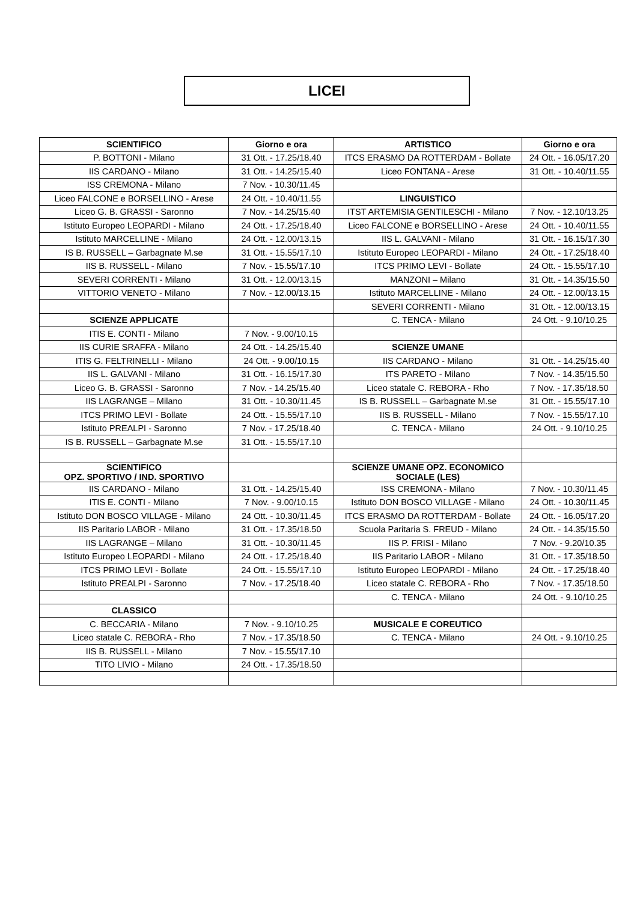LICEI
| SCIENTIFICO | Giorno e ora | ARTISTICO | Giorno e ora |
| --- | --- | --- | --- |
| P. BOTTONI - Milano | 31 Ott. - 17.25/18.40 | ITCS ERASMO DA ROTTERDAM - Bollate | 24 Ott. - 16.05/17.20 |
| IIS CARDANO - Milano | 31 Ott. - 14.25/15.40 | Liceo FONTANA - Arese | 31 Ott. - 10.40/11.55 |
| ISS CREMONA - Milano | 7 Nov. - 10.30/11.45 | | |
| Liceo FALCONE e BORSELLINO - Arese | 24 Ott. - 10.40/11.55 | LINGUISTICO | |
| Liceo G. B. GRASSI - Saronno | 7 Nov. - 14.25/15.40 | ITST ARTEMISIA GENTILESCHI - Milano | 7 Nov. - 12.10/13.25 |
| Istituto Europeo LEOPARDI - Milano | 24 Ott. - 17.25/18.40 | Liceo FALCONE e BORSELLINO - Arese | 24 Ott. - 10.40/11.55 |
| Istituto MARCELLINE - Milano | 24 Ott. - 12.00/13.15 | IIS L. GALVANI - Milano | 31 Ott. - 16.15/17.30 |
| IS B. RUSSELL – Garbagnate M.se | 31 Ott. - 15.55/17.10 | Istituto Europeo LEOPARDI - Milano | 24 Ott. - 17.25/18.40 |
| IIS B. RUSSELL - Milano | 7 Nov. - 15.55/17.10 | ITCS PRIMO LEVI - Bollate | 24 Ott. - 15.55/17.10 |
| SEVERI CORRENTI - Milano | 31 Ott. - 12.00/13.15 | MANZONI – Milano | 31 Ott. - 14.35/15.50 |
| VITTORIO VENETO - Milano | 7 Nov. - 12.00/13.15 | Istituto MARCELLINE - Milano | 24 Ott. - 12.00/13.15 |
| | | SEVERI CORRENTI - Milano | 31 Ott. - 12.00/13.15 |
| SCIENZE APPLICATE | | C. TENCA - Milano | 24 Ott. - 9.10/10.25 |
| ITIS E. CONTI - Milano | 7 Nov. - 9.00/10.15 | | |
| IIS CURIE SRAFFA - Milano | 24 Ott. - 14.25/15.40 | SCIENZE UMANE | |
| ITIS G. FELTRINELLI - Milano | 24 Ott. - 9.00/10.15 | IIS CARDANO - Milano | 31 Ott. - 14.25/15.40 |
| IIS L. GALVANI - Milano | 31 Ott. - 16.15/17.30 | ITS PARETO - Milano | 7 Nov. - 14.35/15.50 |
| Liceo G. B. GRASSI - Saronno | 7 Nov. - 14.25/15.40 | Liceo statale C. REBORA - Rho | 7 Nov. - 17.35/18.50 |
| IIS LAGRANGE – Milano | 31 Ott. - 10.30/11.45 | IS B. RUSSELL – Garbagnate M.se | 31 Ott. - 15.55/17.10 |
| ITCS PRIMO LEVI - Bollate | 24 Ott. - 15.55/17.10 | IIS B. RUSSELL - Milano | 7 Nov. - 15.55/17.10 |
| Istituto PREALPI - Saronno | 7 Nov. - 17.25/18.40 | C. TENCA - Milano | 24 Ott. - 9.10/10.25 |
| IS B. RUSSELL – Garbagnate M.se | 31 Ott. - 15.55/17.10 | | |
| SCIENTIFICO OPZ. SPORTIVO / IND. SPORTIVO | | SCIENZE UMANE OPZ. ECONOMICO SOCIALE (LES) | |
| IIS CARDANO - Milano | 31 Ott. - 14.25/15.40 | ISS CREMONA - Milano | 7 Nov. - 10.30/11.45 |
| ITIS E. CONTI - Milano | 7 Nov. - 9.00/10.15 | Istituto DON BOSCO VILLAGE - Milano | 24 Ott. - 10.30/11.45 |
| Istituto DON BOSCO VILLAGE - Milano | 24 Ott. - 10.30/11.45 | ITCS ERASMO DA ROTTERDAM - Bollate | 24 Ott. - 16.05/17.20 |
| IIS Paritario LABOR - Milano | 31 Ott. - 17.35/18.50 | Scuola Paritaria S. FREUD - Milano | 24 Ott. - 14.35/15.50 |
| IIS LAGRANGE – Milano | 31 Ott. - 10.30/11.45 | IIS P. FRISI - Milano | 7 Nov. - 9.20/10.35 |
| Istituto Europeo LEOPARDI - Milano | 24 Ott. - 17.25/18.40 | IIS Paritario LABOR - Milano | 31 Ott. - 17.35/18.50 |
| ITCS PRIMO LEVI - Bollate | 24 Ott. - 15.55/17.10 | Istituto Europeo LEOPARDI - Milano | 24 Ott. - 17.25/18.40 |
| Istituto PREALPI - Saronno | 7 Nov. - 17.25/18.40 | Liceo statale C. REBORA - Rho | 7 Nov. - 17.35/18.50 |
| | | C. TENCA - Milano | 24 Ott. - 9.10/10.25 |
| CLASSICO | | | |
| C. BECCARIA - Milano | 7 Nov. - 9.10/10.25 | MUSICALE E COREUTICO | |
| Liceo statale C. REBORA - Rho | 7 Nov. - 17.35/18.50 | C. TENCA - Milano | 24 Ott. - 9.10/10.25 |
| IIS B. RUSSELL - Milano | 7 Nov. - 15.55/17.10 | | |
| TITO LIVIO - Milano | 24 Ott. - 17.35/18.50 | | |